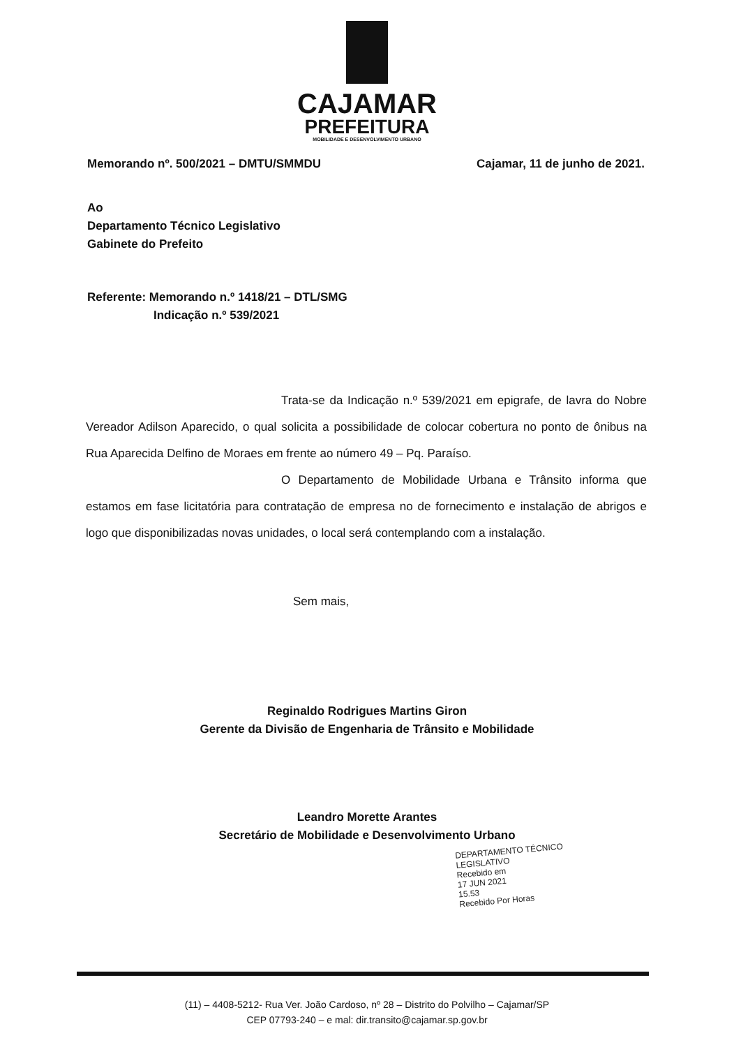CAJAMAR
PREFEITURA
MOBILIDADE E DESENVOLVIMENTO URBANO
Memorando nº. 500/2021 – DMTU/SMMDU Cajamar, 11 de junho de 2021.
Ao
Departamento Técnico Legislativo
Gabinete do Prefeito
Referente: Memorando n.º 1418/21 – DTL/SMG
Indicação n.º 539/2021
Trata-se da Indicação n.º 539/2021 em epigrafe, de lavra do Nobre Vereador Adilson Aparecido, o qual solicita a possibilidade de colocar cobertura no ponto de ônibus na Rua Aparecida Delfino de Moraes em frente ao número 49 – Pq. Paraíso.
O Departamento de Mobilidade Urbana e Trânsito informa que estamos em fase licitatória para contratação de empresa no de fornecimento e instalação de abrigos e logo que disponibilizadas novas unidades, o local será contemplando com a instalação.
Sem mais,
Reginaldo Rodrigues Martins Giron
Gerente da Divisão de Engenharia de Trânsito e Mobilidade
Leandro Morette Arantes
Secretário de Mobilidade e Desenvolvimento Urbano
DEPARTAMENTO TÉCNICO LEGISLATIVO
Recebido em
17 JUN 2021
15.53
Recebido Por Horas
(11) – 4408-5212- Rua Ver. João Cardoso, nº 28 – Distrito do Polvilho – Cajamar/SP
CEP 07793-240 – e mal: dir.transito@cajamar.sp.gov.br